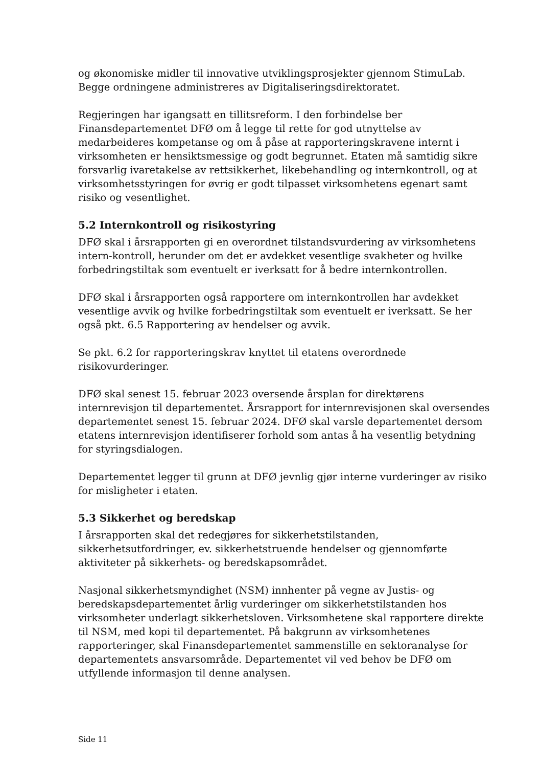og økonomiske midler til innovative utviklingsprosjekter gjennom StimuLab. Begge ordningene administreres av Digitaliseringsdirektoratet.
Regjeringen har igangsatt en tillitsreform. I den forbindelse ber Finansdepartementet DFØ om å legge til rette for god utnyttelse av medarbeideres kompetanse og om å påse at rapporteringskravene internt i virksomheten er hensiktsmessige og godt begrunnet. Etaten må samtidig sikre forsvarlig ivaretakelse av rettsikkerhet, likebehandling og internkontroll, og at virksomhetsstyringen for øvrig er godt tilpasset virksomhetens egenart samt risiko og vesentlighet.
5.2 Internkontroll og risikostyring
DFØ skal i årsrapporten gi en overordnet tilstandsvurdering av virksomhetens intern-kontroll, herunder om det er avdekket vesentlige svakheter og hvilke forbedringstiltak som eventuelt er iverksatt for å bedre internkontrollen.
DFØ skal i årsrapporten også rapportere om internkontrollen har avdekket vesentlige avvik og hvilke forbedringstiltak som eventuelt er iverksatt. Se her også pkt. 6.5 Rapportering av hendelser og avvik.
Se pkt. 6.2 for rapporteringskrav knyttet til etatens overordnede risikovurderinger.
DFØ skal senest 15. februar 2023 oversende årsplan for direktørens internrevisjon til departementet. Årsrapport for internrevisjonen skal oversendes departementet senest 15. februar 2024. DFØ skal varsle departementet dersom etatens internrevisjon identifiserer forhold som antas å ha vesentlig betydning for styringsdialogen.
Departementet legger til grunn at DFØ jevnlig gjør interne vurderinger av risiko for misligheter i etaten.
5.3 Sikkerhet og beredskap
I årsrapporten skal det redegjøres for sikkerhetstilstanden, sikkerhetsutfordringer, ev. sikkerhetstruende hendelser og gjennomførte aktiviteter på sikkerhets- og beredskapsområdet.
Nasjonal sikkerhetsmyndighet (NSM) innhenter på vegne av Justis- og beredskapsdepartementet årlig vurderinger om sikkerhetstilstanden hos virksomheter underlagt sikkerhetsloven. Virksomhetene skal rapportere direkte til NSM, med kopi til departementet. På bakgrunn av virksomhetenes rapporteringer, skal Finansdepartementet sammenstille en sektoranalyse for departementets ansvarsområde. Departementet vil ved behov be DFØ om utfyllende informasjon til denne analysen.
Side 11